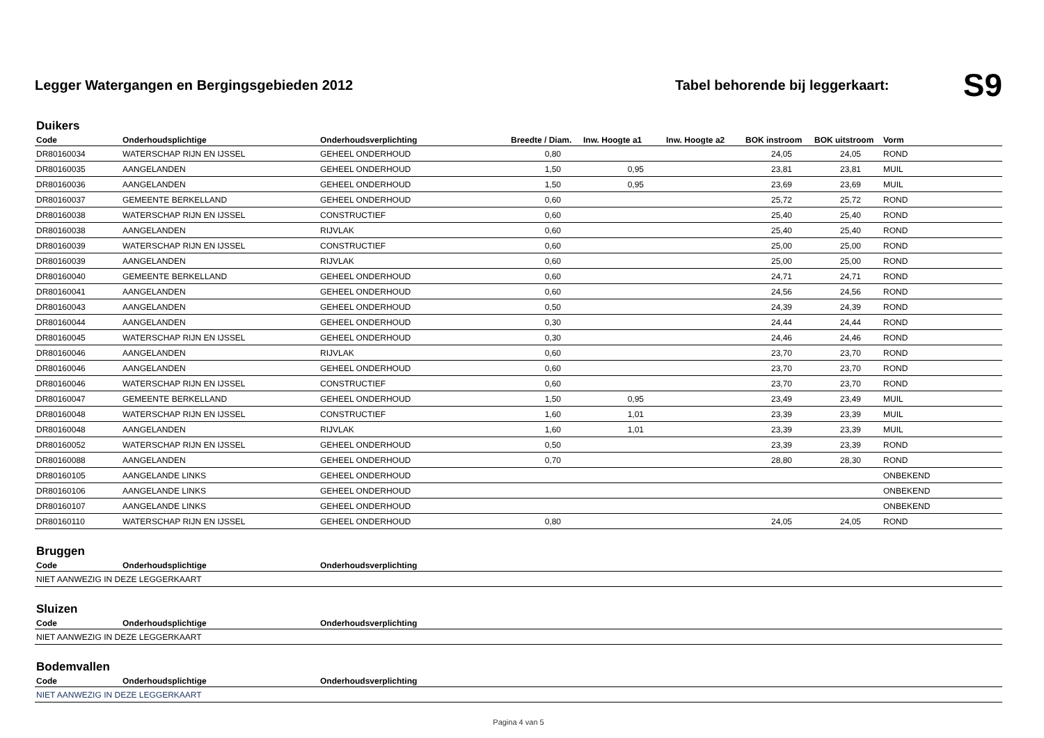Legger Watergangen en Bergingsgebieden 2012
Tabel behorende bij leggerkaart:
S9
Duikers
| Code | Onderhoudsplichtige | Onderhoudsverplichting | Breedte / Diam. | Inw. Hoogte a1 | Inw. Hoogte a2 | BOK instroom | BOK uitstroom | Vorm |
| --- | --- | --- | --- | --- | --- | --- | --- | --- |
| DR80160034 | WATERSCHAP RIJN EN IJSSEL | GEHEEL ONDERHOUD | 0,80 | | | 24,05 | 24,05 | ROND |
| DR80160035 | AANGELANDEN | GEHEEL ONDERHOUD | 1,50 | 0,95 | | 23,81 | 23,81 | MUIL |
| DR80160036 | AANGELANDEN | GEHEEL ONDERHOUD | 1,50 | 0,95 | | 23,69 | 23,69 | MUIL |
| DR80160037 | GEMEENTE BERKELLAND | GEHEEL ONDERHOUD | 0,60 | | | 25,72 | 25,72 | ROND |
| DR80160038 | WATERSCHAP RIJN EN IJSSEL | CONSTRUCTIEF | 0,60 | | | 25,40 | 25,40 | ROND |
| DR80160038 | AANGELANDEN | RIJVLAK | 0,60 | | | 25,40 | 25,40 | ROND |
| DR80160039 | WATERSCHAP RIJN EN IJSSEL | CONSTRUCTIEF | 0,60 | | | 25,00 | 25,00 | ROND |
| DR80160039 | AANGELANDEN | RIJVLAK | 0,60 | | | 25,00 | 25,00 | ROND |
| DR80160040 | GEMEENTE BERKELLAND | GEHEEL ONDERHOUD | 0,60 | | | 24,71 | 24,71 | ROND |
| DR80160041 | AANGELANDEN | GEHEEL ONDERHOUD | 0,60 | | | 24,56 | 24,56 | ROND |
| DR80160043 | AANGELANDEN | GEHEEL ONDERHOUD | 0,50 | | | 24,39 | 24,39 | ROND |
| DR80160044 | AANGELANDEN | GEHEEL ONDERHOUD | 0,30 | | | 24,44 | 24,44 | ROND |
| DR80160045 | WATERSCHAP RIJN EN IJSSEL | GEHEEL ONDERHOUD | 0,30 | | | 24,46 | 24,46 | ROND |
| DR80160046 | AANGELANDEN | RIJVLAK | 0,60 | | | 23,70 | 23,70 | ROND |
| DR80160046 | AANGELANDEN | GEHEEL ONDERHOUD | 0,60 | | | 23,70 | 23,70 | ROND |
| DR80160046 | WATERSCHAP RIJN EN IJSSEL | CONSTRUCTIEF | 0,60 | | | 23,70 | 23,70 | ROND |
| DR80160047 | GEMEENTE BERKELLAND | GEHEEL ONDERHOUD | 1,50 | 0,95 | | 23,49 | 23,49 | MUIL |
| DR80160048 | WATERSCHAP RIJN EN IJSSEL | CONSTRUCTIEF | 1,60 | 1,01 | | 23,39 | 23,39 | MUIL |
| DR80160048 | AANGELANDEN | RIJVLAK | 1,60 | 1,01 | | 23,39 | 23,39 | MUIL |
| DR80160052 | WATERSCHAP RIJN EN IJSSEL | GEHEEL ONDERHOUD | 0,50 | | | 23,39 | 23,39 | ROND |
| DR80160088 | AANGELANDEN | GEHEEL ONDERHOUD | 0,70 | | | 28,80 | 28,30 | ROND |
| DR80160105 | AANGELANDE LINKS | GEHEEL ONDERHOUD | | | | | | ONBEKEND |
| DR80160106 | AANGELANDE LINKS | GEHEEL ONDERHOUD | | | | | | ONBEKEND |
| DR80160107 | AANGELANDE LINKS | GEHEEL ONDERHOUD | | | | | | ONBEKEND |
| DR80160110 | WATERSCHAP RIJN EN IJSSEL | GEHEEL ONDERHOUD | 0,80 | | | 24,05 | 24,05 | ROND |
Bruggen
| Code | Onderhoudsplichtige | Onderhoudsverplichting |
| --- | --- | --- |
| NIET AANWEZIG IN DEZE LEGGERKAART | | |
Sluizen
| Code | Onderhoudsplichtige | Onderhoudsverplichting |
| --- | --- | --- |
| NIET AANWEZIG IN DEZE LEGGERKAART | | |
Bodemvallen
| Code | Onderhoudsplichtige | Onderhoudsverplichting |
| --- | --- | --- |
| NIET AANWEZIG IN DEZE LEGGERKAART | | |
Pagina 4 van 5